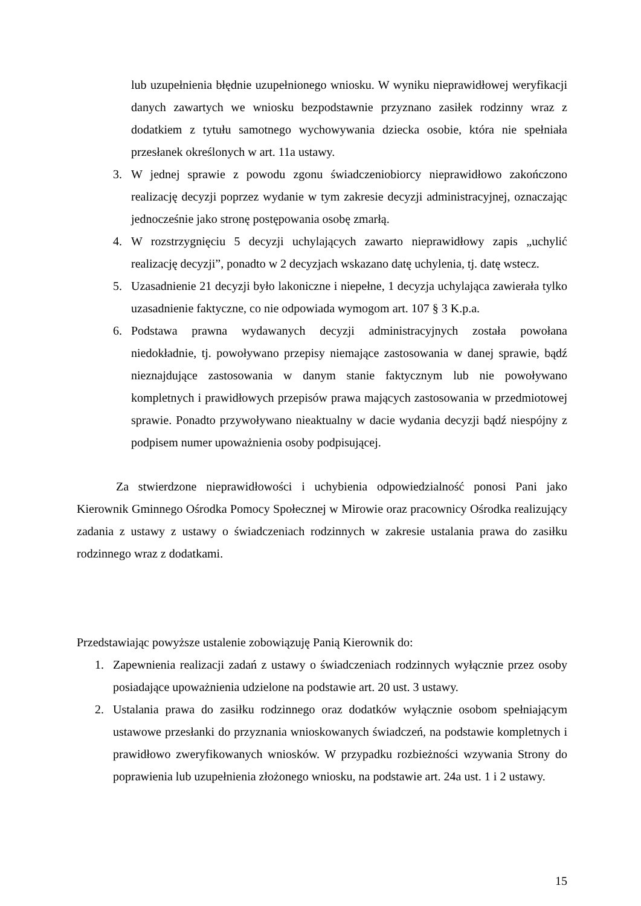lub uzupełnienia błędnie uzupełnionego wniosku. W wyniku nieprawidłowej weryfikacji danych zawartych we wniosku bezpodstawnie przyznano zasiłek rodzinny wraz z dodatkiem z tytułu samotnego wychowywania dziecka osobie, która nie spełniała przesłanek określonych w art. 11a ustawy.
3. W jednej sprawie z powodu zgonu świadczeniobiorcy nieprawidłowo zakończono realizację decyzji poprzez wydanie w tym zakresie decyzji administracyjnej, oznaczając jednocześnie jako stronę postępowania osobę zmarłą.
4. W rozstrzygnięciu 5 decyzji uchylających zawarto nieprawidłowy zapis „uchylić realizację decyzji”, ponadto w 2 decyzjach wskazano datę uchylenia, tj. datę wstecz.
5. Uzasadnienie 21 decyzji było lakoniczne i niepełne, 1 decyzja uchylająca zawierała tylko uzasadnienie faktyczne, co nie odpowiada wymogom art. 107 § 3 K.p.a.
6. Podstawa prawna wydawanych decyzji administracyjnych została powołana niedokładnie, tj. powoływano przepisy niemające zastosowania w danej sprawie, bądź nieznajdujące zastosowania w danym stanie faktycznym lub nie powoływano kompletnych i prawidłowych przepisów prawa mających zastosowania w przedmiotowej sprawie. Ponadto przywoływano nieaktualny w dacie wydania decyzji bądź niespójny z podpisem numer upoważnienia osoby podpisującej.
Za stwierdzone nieprawidłowości i uchybienia odpowiedzialność ponosi Pani jako Kierownik Gminnego Ośrodka Pomocy Społecznej w Mirowie oraz pracownicy Ośrodka realizujący zadania z ustawy z ustawy o świadczeniach rodzinnych w zakresie ustalania prawa do zasiłku rodzinnego wraz z dodatkami.
Przedstawiając powyższe ustalenie zobowiązuję Panią Kierownik do:
1. Zapewnienia realizacji zadań z ustawy o świadczeniach rodzinnych wyłącznie przez osoby posiadające upoważnienia udzielone na podstawie art. 20 ust. 3 ustawy.
2. Ustalania prawa do zasiłku rodzinnego oraz dodatków wyłącznie osobom spełniającym ustawowe przesłanki do przyznania wnioskowanych świadczeń, na podstawie kompletnych i prawidłowo zweryfikowanych wniosków. W przypadku rozbieżności wzywania Strony do poprawienia lub uzupełnienia złożonego wniosku, na podstawie art. 24a ust. 1 i 2 ustawy.
15